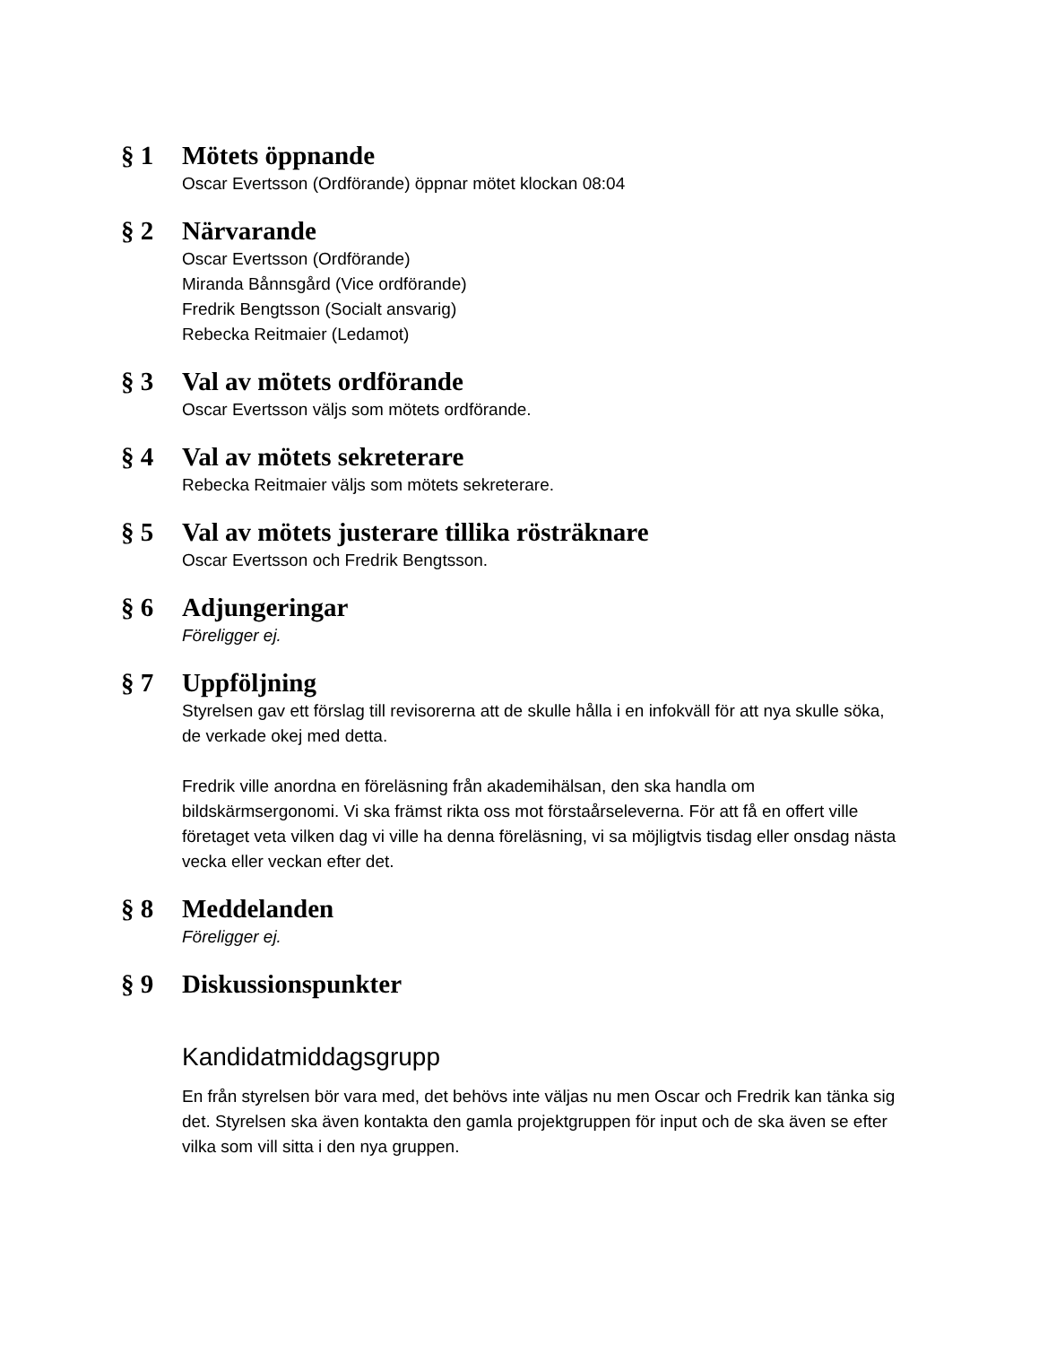§ 1 Mötets öppnande
Oscar Evertsson (Ordförande) öppnar mötet klockan 08:04
§ 2 Närvarande
Oscar Evertsson (Ordförande)
Miranda Bånnsgård (Vice ordförande)
Fredrik Bengtsson (Socialt ansvarig)
Rebecka Reitmaier (Ledamot)
§ 3 Val av mötets ordförande
Oscar Evertsson väljs som mötets ordförande.
§ 4 Val av mötets sekreterare
Rebecka Reitmaier väljs som mötets sekreterare.
§ 5 Val av mötets justerare tillika rösträknare
Oscar Evertsson och Fredrik Bengtsson.
§ 6 Adjungeringar
Föreligger ej.
§ 7 Uppföljning
Styrelsen gav ett förslag till revisorerna att de skulle hålla i en infokväll för att nya skulle söka, de verkade okej med detta.
Fredrik ville anordna en föreläsning från akademihälsan, den ska handla om bildskärmsergonomi. Vi ska främst rikta oss mot förstaårseleverna. För att få en offert ville företaget veta vilken dag vi ville ha denna föreläsning, vi sa möjligtvis tisdag eller onsdag nästa vecka eller veckan efter det.
§ 8 Meddelanden
Föreligger ej.
§ 9 Diskussionspunkter
Kandidatmiddagsgrupp
En från styrelsen bör vara med, det behövs inte väljas nu men Oscar och Fredrik kan tänka sig det. Styrelsen ska även kontakta den gamla projektgruppen för input och de ska även se efter vilka som vill sitta i den nya gruppen.